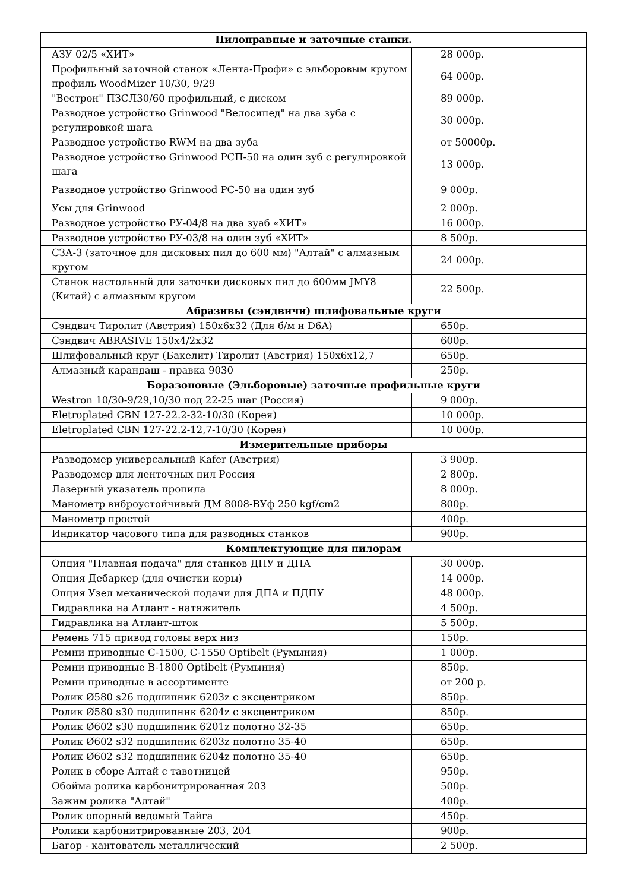| Пилоправные и заточные станки. | |
| --- | --- |
| АЗУ 02/5 «ХИТ» | 28 000р. |
| Профильный заточной станок «Лента-Профи» с эльборовым кругом профиль WoodMizer 10/30, 9/29 | 64 000р. |
| "Вестрон" ПЗСЛ30/60 профильный, с диском | 89 000р. |
| Разводное устройство Grinwood "Велосипед" на два зуба с регулировкой шага | 30 000р. |
| Разводное устройство RWM на два зуба | от 50000р. |
| Разводное устройство Grinwood РСП-50 на один зуб с регулировкой шага | 13 000р. |
| Разводное устройство Grinwood РС-50 на один зуб | 9 000р. |
| Усы для Grinwood | 2 000р. |
| Разводное устройство РУ-04/8 на два зуаб «ХИТ» | 16 000р. |
| Разводное устройство РУ-03/8 на один зуб «ХИТ» | 8 500р. |
| СЗА-3 (заточное для дисковых пил до 600 мм) "Алтай" с алмазным кругом | 24 000р. |
| Станок настольный для заточки дисковых пил до 600мм JMY8 (Китай) с алмазным кругом | 22 500р. |
| Абразивы (сэндвичи) шлифовальные круги | |
| Сэндвич Тиролит (Австрия) 150х6х32 (Для б/м и D6A) | 650р. |
| Сэндвич ABRASIVE 150х4/2х32 | 600р. |
| Шлифовальный круг (Бакелит) Тиролит (Австрия) 150х6х12,7 | 650р. |
| Алмазный карандаш - правка 9030 | 250р. |
| Боразоновые (Эльборовые) заточные профильные круги | |
| Westron 10/30-9/29,10/30 под 22-25 шаг (Россия) | 9 000р. |
| Eletroplated CBN 127-22.2-32-10/30 (Корея) | 10 000р. |
| Eletroplated CBN 127-22.2-12,7-10/30 (Корея) | 10 000р. |
| Измерительные приборы | |
| Разводомер универсальный Kafer (Австрия) | 3 900р. |
| Разводомер для ленточных пил Россия | 2 800р. |
| Лазерный указатель пропила | 8 000р. |
| Манометр виброустойчивый ДМ 8008-ВУф 250 kgf/cm2 | 800р. |
| Манометр простой | 400р. |
| Индикатор часового типа для разводных станков | 900р. |
| Комплектующие для пилорам | |
| Опция "Плавная подача" для станков ДПУ и ДПА | 30 000р. |
| Опция Дебаркер (для очистки коры) | 14 000р. |
| Опция Узел механической подачи для ДПА и ПДПУ | 48 000р. |
| Гидравлика на Атлант - натяжитель | 4 500р. |
| Гидравлика на Атлант-шток | 5 500р. |
| Ремень 715 привод головы верх низ | 150р. |
| Ремни приводные С-1500, С-1550 Optibelt (Румыния) | 1 000р. |
| Ремни приводные В-1800 Optibelt (Румыния) | 850р. |
| Ремни приводные в ассортименте | от 200 р. |
| Ролик Ø580 s26 подшипник 6203z с эксцентриком | 850р. |
| Ролик Ø580 s30 подшипник 6204z с эксцентриком | 850р. |
| Ролик Ø602 s30 подшипник 6201z полотно 32-35 | 650р. |
| Ролик Ø602 s32 подшипник 6203z полотно 35-40 | 650р. |
| Ролик Ø602 s32 подшипник 6204z полотно 35-40 | 650р. |
| Ролик в сборе Алтай с тавотницей | 950р. |
| Обойма ролика карбонитрированная 203 | 500р. |
| Зажим ролика "Алтай" | 400р. |
| Ролик опорный ведомый Тайга | 450р. |
| Ролики карбонитрированные 203, 204 | 900р. |
| Багор - кантователь металлический | 2 500р. |